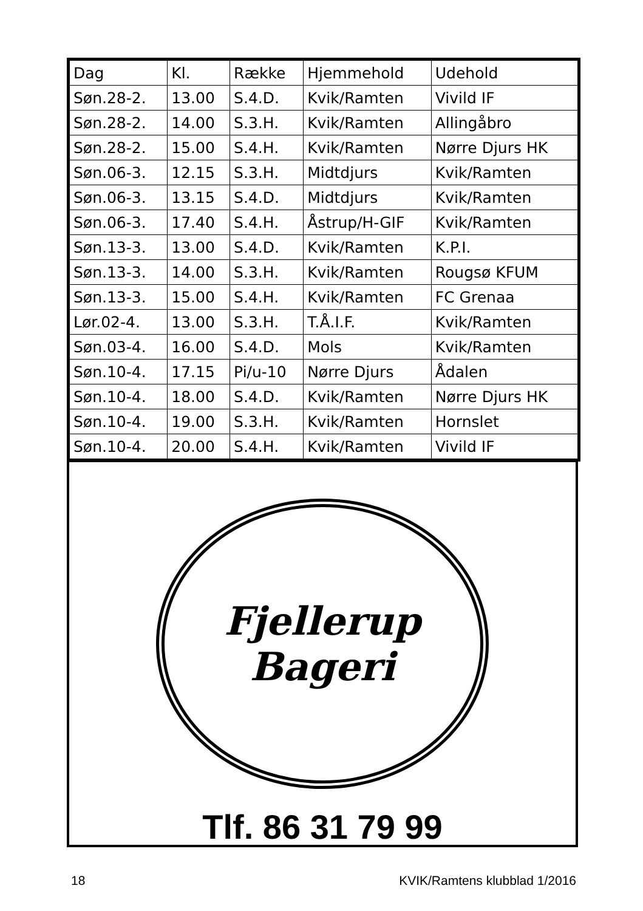| Dag | Kl. | Række | Hjemmehold | Udehold |
| --- | --- | --- | --- | --- |
| Søn.28-2. | 13.00 | S.4.D. | Kvik/Ramten | Vivild IF |
| Søn.28-2. | 14.00 | S.3.H. | Kvik/Ramten | Allingåbro |
| Søn.28-2. | 15.00 | S.4.H. | Kvik/Ramten | Nørre Djurs HK |
| Søn.06-3. | 12.15 | S.3.H. | Midtdjurs | Kvik/Ramten |
| Søn.06-3. | 13.15 | S.4.D. | Midtdjurs | Kvik/Ramten |
| Søn.06-3. | 17.40 | S.4.H. | Åstrup/H-GIF | Kvik/Ramten |
| Søn.13-3. | 13.00 | S.4.D. | Kvik/Ramten | K.P.I. |
| Søn.13-3. | 14.00 | S.3.H. | Kvik/Ramten | Rougsø KFUM |
| Søn.13-3. | 15.00 | S.4.H. | Kvik/Ramten | FC Grenaa |
| Lør.02-4. | 13.00 | S.3.H. | T.Å.I.F. | Kvik/Ramten |
| Søn.03-4. | 16.00 | S.4.D. | Mols | Kvik/Ramten |
| Søn.10-4. | 17.15 | Pi/u-10 | Nørre Djurs | Ådalen |
| Søn.10-4. | 18.00 | S.4.D. | Kvik/Ramten | Nørre Djurs HK |
| Søn.10-4. | 19.00 | S.3.H. | Kvik/Ramten | Hornslet |
| Søn.10-4. | 20.00 | S.4.H. | Kvik/Ramten | Vivild IF |
Fjellerup
Bageri
Tlf. 86 31 79 99
18 KVIK/Ramtens klubblad 1/2016